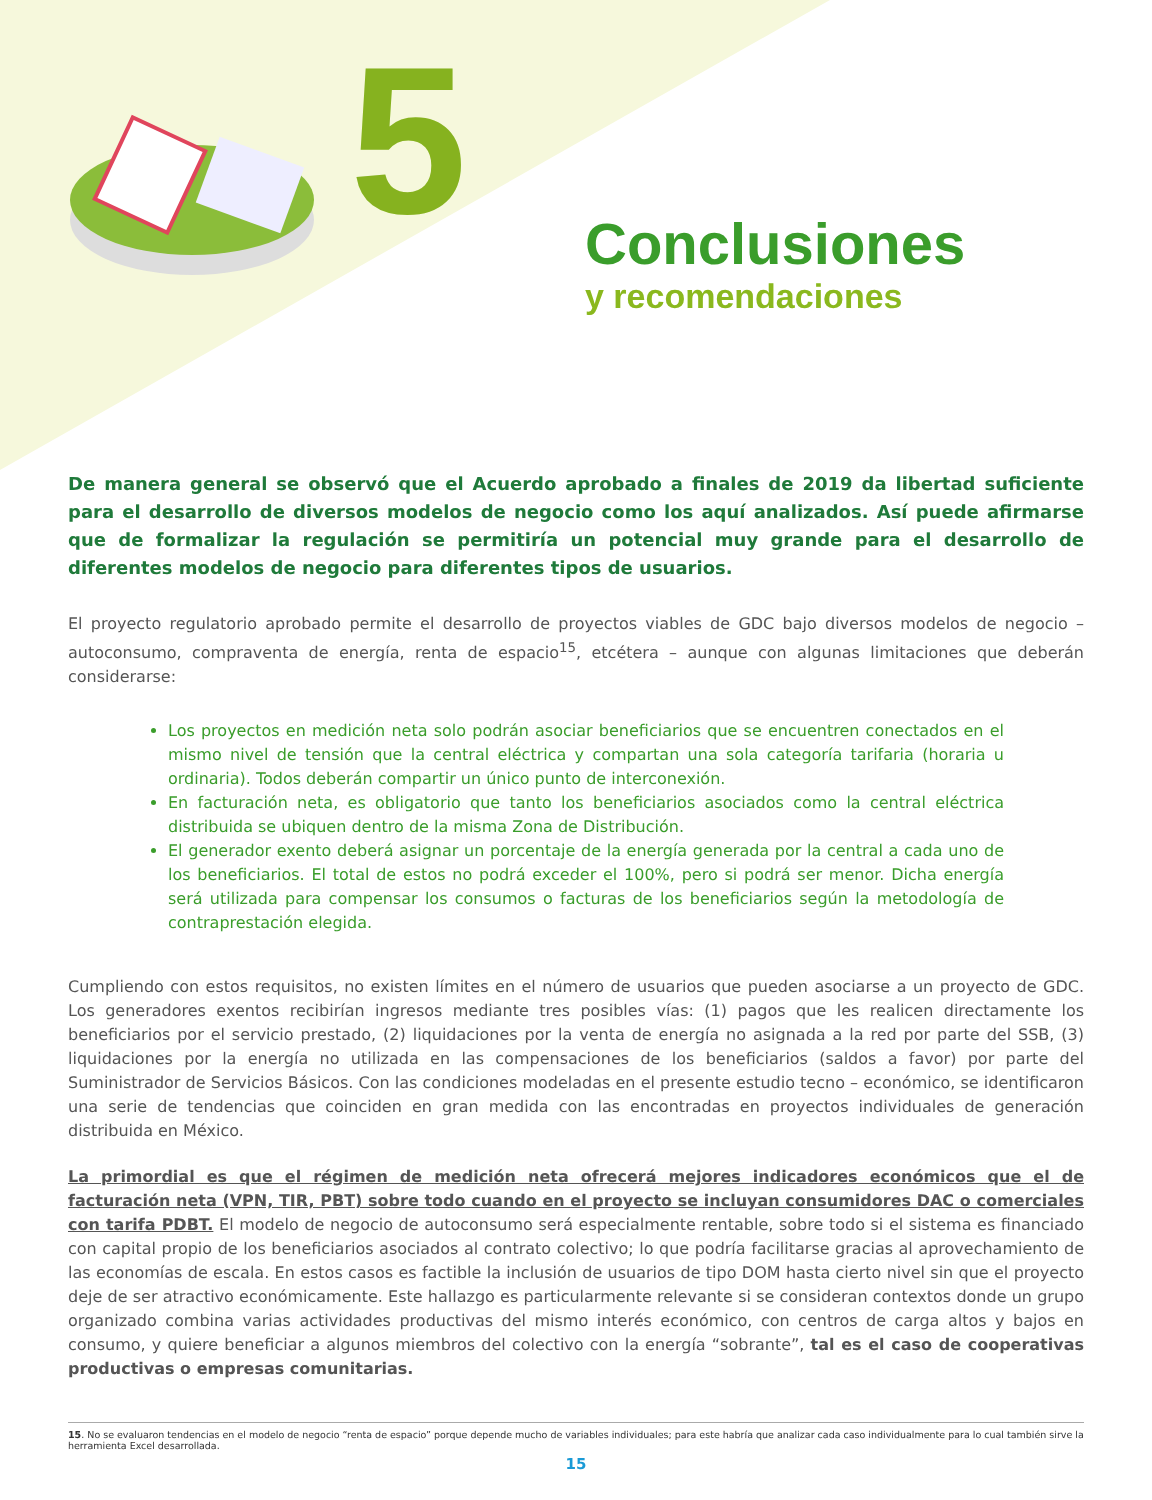5
Conclusiones
y recomendaciones
De manera general se observó que el Acuerdo aprobado a finales de 2019 da libertad suficiente para el desarrollo de diversos modelos de negocio como los aquí analizados. Así puede afirmarse que de formalizar la regulación se permitiría un potencial muy grande para el desarrollo de diferentes modelos de negocio para diferentes tipos de usuarios.
El proyecto regulatorio aprobado permite el desarrollo de proyectos viables de GDC bajo diversos modelos de negocio – autoconsumo, compraventa de energía, renta de espacio<sup>15</sup>, etcétera – aunque con algunas limitaciones que deberán considerarse:
Los proyectos en medición neta solo podrán asociar beneficiarios que se encuentren conectados en el mismo nivel de tensión que la central eléctrica y compartan una sola categoría tarifaria (horaria u ordinaria). Todos deberán compartir un único punto de interconexión.
En facturación neta, es obligatorio que tanto los beneficiarios asociados como la central eléctrica distribuida se ubiquen dentro de la misma Zona de Distribución.
El generador exento deberá asignar un porcentaje de la energía generada por la central a cada uno de los beneficiarios. El total de estos no podrá exceder el 100%, pero si podrá ser menor. Dicha energía será utilizada para compensar los consumos o facturas de los beneficiarios según la metodología de contraprestación elegida.
Cumpliendo con estos requisitos, no existen límites en el número de usuarios que pueden asociarse a un proyecto de GDC. Los generadores exentos recibirían ingresos mediante tres posibles vías: (1) pagos que les realicen directamente los beneficiarios por el servicio prestado, (2) liquidaciones por la venta de energía no asignada a la red por parte del SSB, (3) liquidaciones por la energía no utilizada en las compensaciones de los beneficiarios (saldos a favor) por parte del Suministrador de Servicios Básicos. Con las condiciones modeladas en el presente estudio tecno – económico, se identificaron una serie de tendencias que coinciden en gran medida con las encontradas en proyectos individuales de generación distribuida en México.
La primordial es que el régimen de medición neta ofrecerá mejores indicadores económicos que el de facturación neta (VPN, TIR, PBT) sobre todo cuando en el proyecto se incluyan consumidores DAC o comerciales con tarifa PDBT. El modelo de negocio de autoconsumo será especialmente rentable, sobre todo si el sistema es financiado con capital propio de los beneficiarios asociados al contrato colectivo; lo que podría facilitarse gracias al aprovechamiento de las economías de escala. En estos casos es factible la inclusión de usuarios de tipo DOM hasta cierto nivel sin que el proyecto deje de ser atractivo económicamente. Este hallazgo es particularmente relevante si se consideran contextos donde un grupo organizado combina varias actividades productivas del mismo interés económico, con centros de carga altos y bajos en consumo, y quiere beneficiar a algunos miembros del colectivo con la energía “sobrante”, tal es el caso de cooperativas productivas o empresas comunitarias.
15. No se evaluaron tendencias en el modelo de negocio “renta de espacio” porque depende mucho de variables individuales; para este habría que analizar cada caso individualmente para lo cual también sirve la herramienta Excel desarrollada.
15